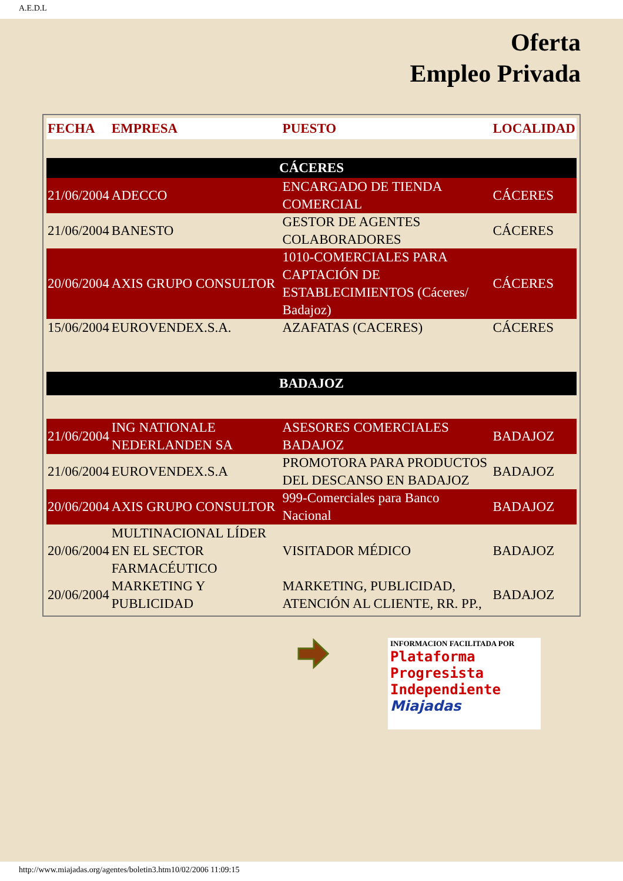A.E.D.L
Oferta
Empleo Privada
| FECHA | EMPRESA | PUESTO | LOCALIDAD |
| --- | --- | --- | --- |
| CÁCERES | | | |
| 21/06/2004 | ADECCO | ENCARGADO DE TIENDA COMERCIAL | CÁCERES |
| 21/06/2004 | BANESTO | GESTOR DE AGENTES COLABORADORES | CÁCERES |
| 20/06/2004 | AXIS GRUPO CONSULTOR | 1010-COMERCIALES PARA CAPTACIÓN DE ESTABLECIMIENTOS (Cáceres/ Badajoz) | CÁCERES |
| 15/06/2004 | EUROVENDEX.S.A. | AZAFATAS (CACERES) | CÁCERES |
| BADAJOZ | | | |
| 21/06/2004 | ING NATIONALE NEDERLANDEN SA | ASESORES COMERCIALES BADAJOZ | BADAJOZ |
| 21/06/2004 | EUROVENDEX.S.A | PROMOTORA PARA PRODUCTOS DEL DESCANSO EN BADAJOZ | BADAJOZ |
| 20/06/2004 | AXIS GRUPO CONSULTOR | 999-Comerciales para Banco Nacional | BADAJOZ |
| 20/06/2004 | MULTINACIONAL LÍDER EN EL SECTOR FARMACÉUTICO | VISITADOR MÉDICO | BADAJOZ |
| 20/06/2004 | MARKETING Y PUBLICIDAD | MARKETING, PUBLICIDAD, ATENCIÓN AL CLIENTE, RR. PP., | BADAJOZ |
INFORMACION FACILITADA POR
Plataforma
Progresista
Independiente
Miajadas
http://www.miajadas.org/agentes/boletin3.htm10/02/2006 11:09:15